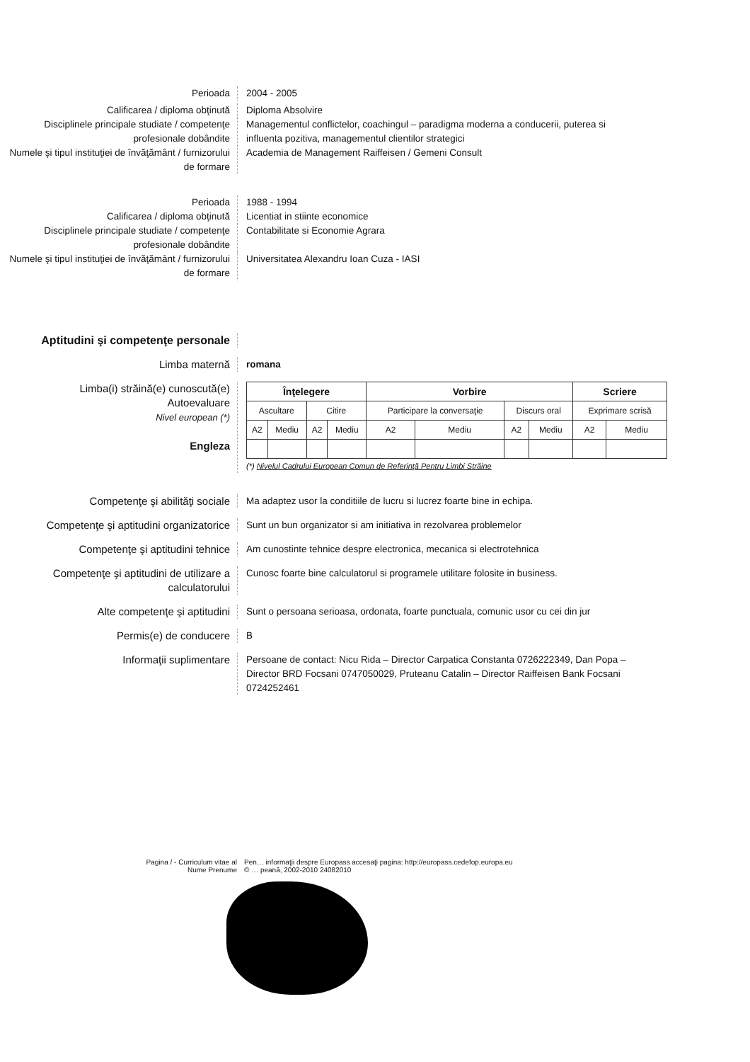Perioada 2004 - 2005
Calificarea / diploma obţinută Diploma Absolvire
Disciplinele principale studiate / competenţe profesionale dobândite
Managementul conflictelor, coachingul – paradigma moderna a conducerii, puterea si influenta pozitiva, managementul clientilor strategici
Numele şi tipul instituţiei de învăţământ / furnizorului de formare
Academia de Management Raiffeisen / Gemeni Consult
Perioada 1988 - 1994
Calificarea / diploma obţinută Licentiat in stiinte economice
Disciplinele principale studiate / competenţe profesionale dobândite
Contabilitate si Economie Agrara
Numele şi tipul instituţiei de învăţământ / furnizorului de formare
Universitatea Alexandru Ioan Cuza - IASI
Aptitudini şi competenţe personale
Limba maternă romana
Limba(i) străină(e) cunoscută(e)
Autoevaluare
Nivel european (*)
Engleza
| Înţelegere | | | | Vorbire | | | | Scriere | |
| --- | --- | --- | --- | --- | --- | --- | --- | --- | --- |
| Ascultare | | Citire | | Participare la conversaţie | | Discurs oral | | Exprimare scrisă | |
| A2 | Mediu | A2 | Mediu | A2 | Mediu | A2 | Mediu | A2 | Mediu |
(*) Nivelul Cadrului European Comun de Referinţă Pentru Limbi Străine
Competenţe şi abilităţi sociale Ma adaptez usor la conditiile de lucru si lucrez foarte bine in echipa.
Competenţe şi aptitudini organizatorice
Sunt un bun organizator si am initiativa in rezolvarea problemelor
Competenţe şi aptitudini tehnice Am cunostinte tehnice despre electronica, mecanica si electrotehnica
Competenţe şi aptitudini de utilizare a calculatorului
Cunosc foarte bine calculatorul si programele utilitare folosite in business.
Alte competenţe şi aptitudini Sunt o persoana serioasa, ordonata, foarte punctuala, comunic usor cu cei din jur
Permis(e) de conducere B
Informaţii suplimentare Persoane de contact: Nicu Rida – Director Carpatica Constanta 0726222349, Dan Popa – Director BRD Focsani 0747050029, Pruteanu Catalin – Director Raiffeisen Bank Focsani 0724252461
Pagina / - Curriculum vitae al
Nume Prenume
Pen… informaţii despre Europass accesaţi pagina: http://europass.cedefop.europa.eu
© … peană, 2002-2010 24082010